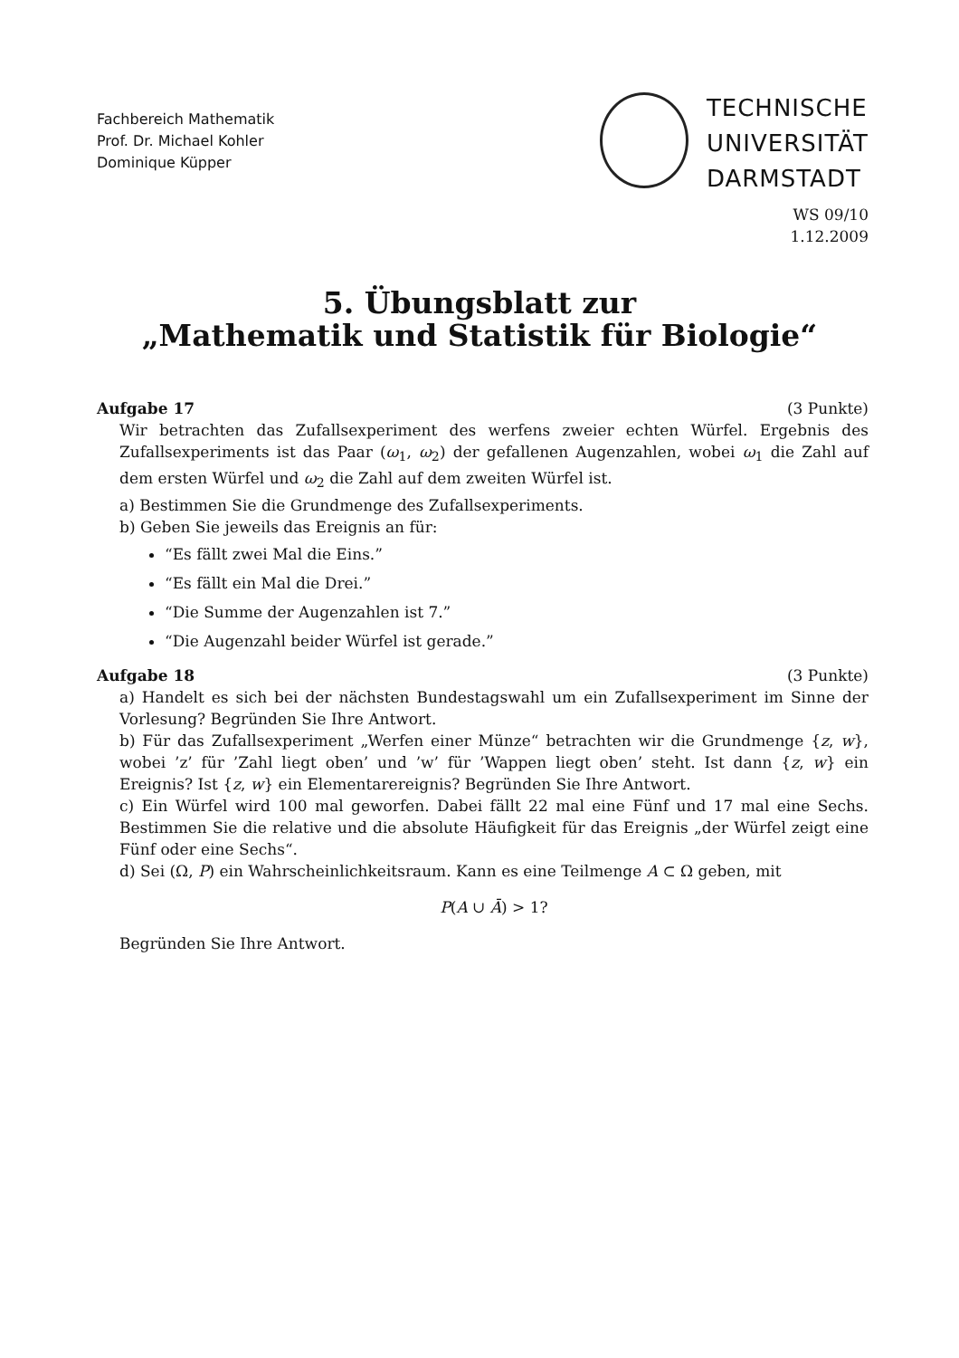Fachbereich Mathematik
Prof. Dr. Michael Kohler
Dominique Küpper
TECHNISCHE
UNIVERSITÄT
DARMSTADT
WS 09/10
1.12.2009
5. Übungsblatt zur
„Mathematik und Statistik für Biologie“
Aufgabe 17 (3 Punkte)
Wir betrachten das Zufallsexperiment des werfens zweier echten Würfel. Ergebnis des Zufallsexperiments ist das Paar (ω<sub>1</sub>, ω<sub>2</sub>) der gefallenen Augenzahlen, wobei ω<sub>1</sub> die Zahl auf dem ersten Würfel und ω<sub>2</sub> die Zahl auf dem zweiten Würfel ist.
a) Bestimmen Sie die Grundmenge des Zufallsexperiments.
b) Geben Sie jeweils das Ereignis an für:
“Es fällt zwei Mal die Eins.”
“Es fällt ein Mal die Drei.”
“Die Summe der Augenzahlen ist 7.”
“Die Augenzahl beider Würfel ist gerade.”
Aufgabe 18 (3 Punkte)
a) Handelt es sich bei der nächsten Bundestagswahl um ein Zufallsexperiment im Sinne der Vorlesung? Begründen Sie Ihre Antwort.
b) Für das Zufallsexperiment „Werfen einer Münze“ betrachten wir die Grundmenge {z, w}, wobei ’z’ für ’Zahl liegt oben’ und ’w’ für ’Wappen liegt oben’ steht. Ist dann {z, w} ein Ereignis? Ist {z, w} ein Elementarereignis? Begründen Sie Ihre Antwort.
c) Ein Würfel wird 100 mal geworfen. Dabei fällt 22 mal eine Fünf und 17 mal eine Sechs. Bestimmen Sie die relative und die absolute Häufigkeit für das Ereignis „der Würfel zeigt eine Fünf oder eine Sechs“.
d) Sei (Ω, P) ein Wahrscheinlichkeitsraum. Kann es eine Teilmenge A ⊂ Ω geben, mit
P(A ∪ Ā) > 1?
Begründen Sie Ihre Antwort.